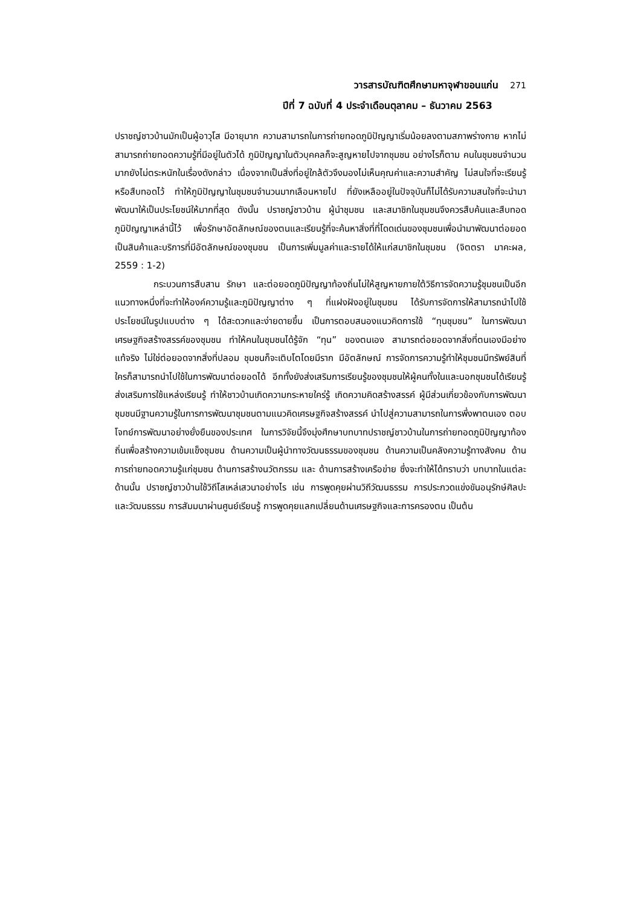วารสารบัณฑิตศึกษามหาจุฬาขอนแก่น 271
ปีที่ 7 ฉบับที่ 4 ประจำเดือนตุลาคม – ธันวาคม 2563
ปราชญ์ชาวบ้านมักเป็นผู้อาวุโส มีอายุมาก ความสามารถในการถ่ายทอดภูมิปัญญาเริ่มน้อยลงตามสภาพร่างกาย หากไม่สามารถถ่ายทอดความรู้ที่มีอยู่ในตัวได้ ภูมิปัญญาในตัวบุคคลก็จะสูญหายไปจากชุมชน อย่างไรก็ตาม คนในชุมชนจำนวนมากยังไม่ตระหนักในเรื่องดังกล่าว เนื่องจากเป็นสิ่งที่อยู่ใกล้ตัวจึงมองไม่เห็นคุณค่าและความสำคัญ ไม่สนใจที่จะเรียนรู้หรือสืบทอดไว้ ทำให้ภูมิปัญญาในชุมชนจำนวนมากเลือนหายไป ที่ยังเหลืออยู่ในปัจจุบันก็ไม่ได้รับความสนใจที่จะนำมาพัฒนาให้เป็นประโยชน์ให้มากที่สุด ดังนั้น ปราชญ์ชาวบ้าน ผู้นำชุมชน และสมาชิกในชุมชนจึงควรสืบค้นและสืบทอดภูมิปัญญาเหล่านี้ไว้ เพื่อรักษาอัตลักษณ์ของตนและเรียนรู้ที่จะค้นหาสิ่งที่ที่โดดเด่นของชุมชนเพื่อนำมาพัฒนาต่อยอดเป็นสินค้าและบริการที่มีอัตลักษณ์ของชุมชน เป็นการเพิ่มมูลค่าและรายได้ให้แก่สมาชิกในชุมชน (จิตตรา มาคะผล, 2559 : 1-2)
กระบวนการสืบสาน รักษา และต่อยอดภูมิปัญญาท้องถิ่นไม่ให้สูญหายภายใต้วิธีการจัดความรู้ชุมชนเป็นอีกแนวทางหนึ่งที่จะทำให้องค์ความรู้และภูมิปัญญาต่าง ๆ ที่แฝงฝังอยู่ในชุมชน ได้รับการจัดการให้สามารถนำไปใช้ประโยชน์ในรูปแบบต่าง ๆ ได้สะดวกและง่ายดายขึ้น เป็นการตอบสนองแนวคิดการใช้ “ทุนชุมชน” ในการพัฒนาเศรษฐกิจสร้างสรรค์ของชุมชน ทำให้คนในชุมชนได้รู้จัก “ทุน” ของตนเอง สามารถต่อยอดจากสิ่งที่ตนเองมีอย่างแท้จริง ไม่ใช่ต่อยอดจากสิ่งที่ปลอม ชุมชนก็จะเติบโตโดยมีราก มีอัตลักษณ์ การจัดการความรู้ทำให้ชุมชนมีทรัพย์สินที่ใครก็สามารถนำไปใช้ในการพัฒนาต่อยอดได้ อีกทั้งยังส่งเสริมการเรียนรู้ของชุมชนให้ผู้คนทั้งในและนอกชุมชนได้เรียนรู้ ส่งเสริมการใช้แหล่งเรียนรู้ ทำให้ชาวบ้านเกิดความกระหายใคร่รู้ เกิดความคิดสร้างสรรค์ ผู้มีส่วนเกี่ยวข้องกับการพัฒนาชุมชนมีฐานความรู้ในการการพัฒนาชุมชนตามแนวคิดเศรษฐกิจสร้างสรรค์ นำไปสู่ความสามารถในการพึ่งพาตนเอง ตอบโจทย์การพัฒนาอย่างยั่งยืนของประเทศ ในการวิจัยนี้จึงมุ่งศึกษาบทบาทปราชญ์ชาวบ้านในการถ่ายทอดภูมิปัญญาท้องถิ่นเพื่อสร้างความเข้มแข็งชุมชน ด้านความเป็นผู้นำทางวัฒนธรรมของชุมชน ด้านความเป็นคลังความรู้ทางสังคม ด้านการถ่ายทอดความรู้แก่ชุมชน ด้านการสร้างนวัตกรรม และ ด้านการสร้างเครือข่าย ซึ่งจะทำให้ได้ทราบว่า บทบาทในแต่ละด้านนั้น ปราชญ์ชาวบ้านใช้วิถีโสเหล่เสวนาอย่างไร เช่น การพูดคุยผ่านวิถีวัฒนธรรม การประกวดแข่งขันอนุรักษ์ศิลปะและวัฒนธรรม การสัมมนาผ่านศูนย์เรียนรู้ การพูดคุยแลกเปลี่ยนด้านเศรษฐกิจและการครองตน เป็นต้น